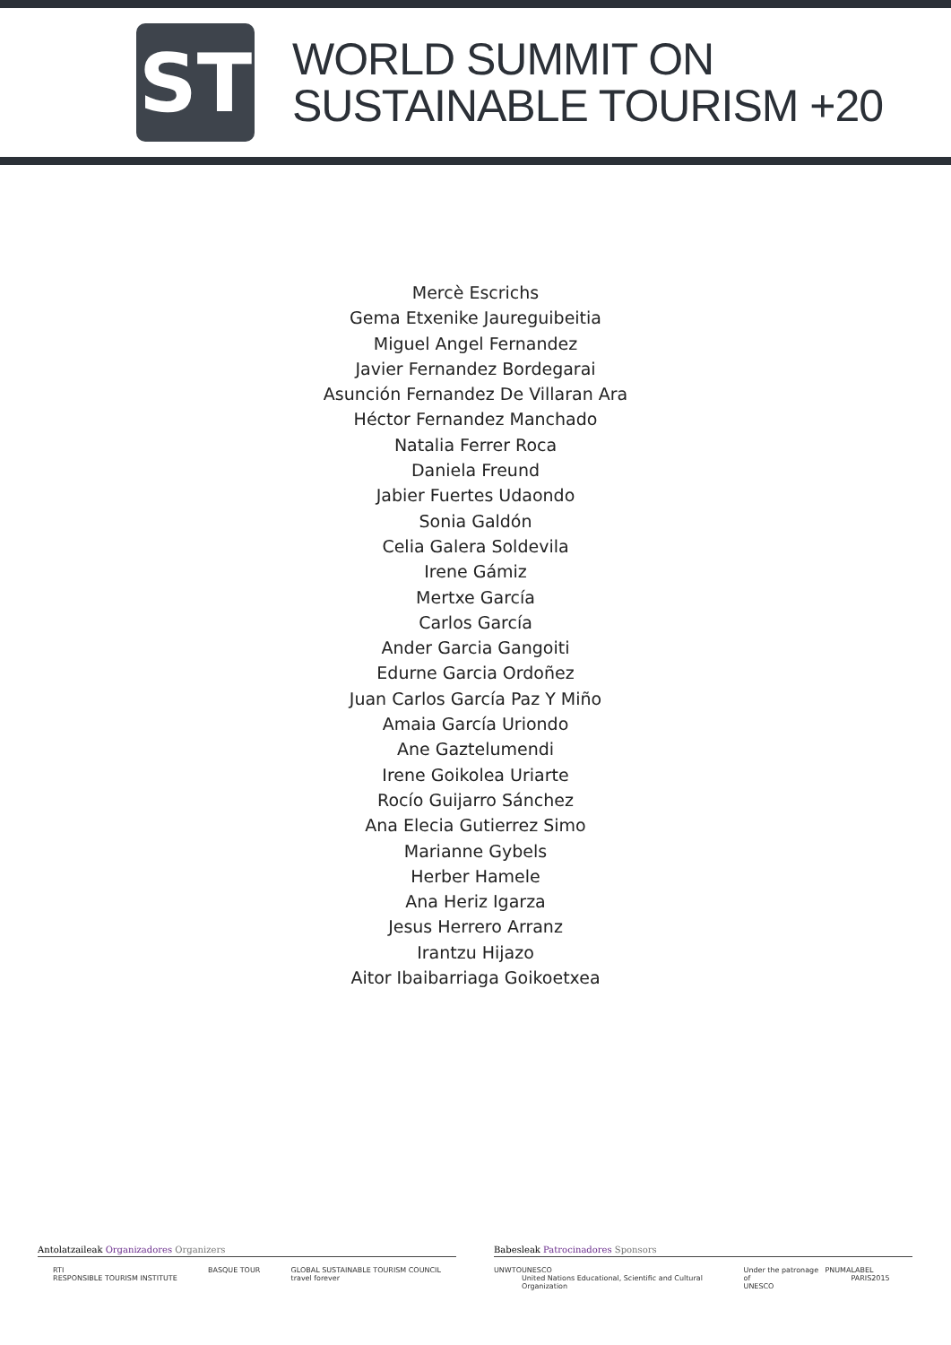ST
WORLD SUMMIT ON
SUSTAINABLE TOURISM +20
Mercè Escrichs
Gema Etxenike Jaureguibeitia
Miguel Angel Fernandez
Javier Fernandez Bordegarai
Asunción Fernandez De Villaran Ara
Héctor Fernandez Manchado
Natalia Ferrer Roca
Daniela Freund
Jabier Fuertes Udaondo
Sonia Galdón
Celia Galera Soldevila
Irene Gámiz
Mertxe García
Carlos García
Ander Garcia Gangoiti
Edurne Garcia Ordoñez
Juan Carlos García Paz Y Miño
Amaia García Uriondo
Ane Gaztelumendi
Irene Goikolea Uriarte
Rocío Guijarro Sánchez
Ana Elecia Gutierrez Simo
Marianne Gybels
Herber Hamele
Ana Heriz Igarza
Jesus Herrero Arranz
Irantzu Hijazo
Aitor Ibaibarriaga Goikoetxea
Antolatzaileak Organizadores Organizers
RTI
RESPONSIBLE TOURISM INSTITUTE BASQUE TOUR GLOBAL SUSTAINABLE TOURISM COUNCIL
travel forever
Babesleak Patrocinadores Sponsors
UNWTO UNESCO
United Nations Educational, Scientific and Cultural Organization Under the patronage of
UNESCO PNUMA LABEL PARIS2015